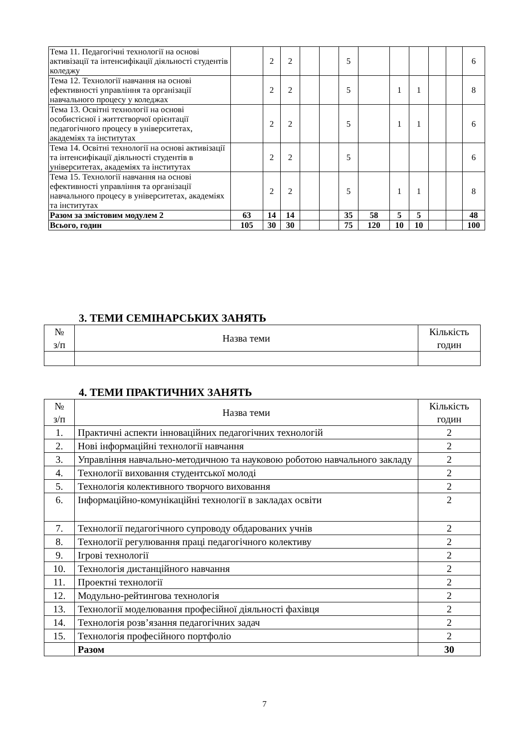| Тема 11. Педагогічні технології на основі активізації та інтенсифікації діяльності студентів коледжу | | 2 | 2 | | | 5 | | | | | | 6 |
| Тема 12. Технології навчання на основі ефективності управління та організації навчального процесу у коледжах | | 2 | 2 | | | 5 | | 1 | 1 | | | 8 |
| Тема 13. Освітні технології на основі особистісної і життєтворчої орієнтації педагогічного процесу в університетах, академіях та інститутах | | 2 | 2 | | | 5 | | 1 | 1 | | | 6 |
| Тема 14. Освітні технології на основі активізації та інтенсифікації діяльності студентів в університетах, академіях та інститутах | | 2 | 2 | | | 5 | | | | | | 6 |
| Тема 15. Технології навчання на основі ефективності управління та організації навчального процесу в університетах, академіях та інститутах | | 2 | 2 | | | 5 | | 1 | 1 | | | 8 |
| Разом за змістовим модулем 2 | 63 | 14 | 14 | | | 35 | 58 | 5 | 5 | | | 48 |
| Всього, годин | 105 | 30 | 30 | | | 75 | 120 | 10 | 10 | | | 100 |
3. ТЕМИ СЕМІНАРСЬКИХ ЗАНЯТЬ
| № з/п | Назва теми | Кількість годин |
4. ТЕМИ ПРАКТИЧНИХ ЗАНЯТЬ
| № з/п | Назва теми | Кількість годин |
| 1. | Практичні аспекти інноваційних педагогічних технологій | 2 |
| 2. | Нові інформаційні технології навчання | 2 |
| 3. | Управління навчально-методичною та науковою роботою навчального закладу | 2 |
| 4. | Технології виховання студентської молоді | 2 |
| 5. | Технологія колективного творчого виховання | 2 |
| 6. | Інформаційно-комунікаційні технології в закладах освіти | 2 |
| 7. | Технології педагогічного супроводу обдарованих учнів | 2 |
| 8. | Технології регулювання праці педагогічного колективу | 2 |
| 9. | Ігрові технології | 2 |
| 10. | Технологія дистанційного навчання | 2 |
| 11. | Проектні технології | 2 |
| 12. | Модульно-рейтингова технологія | 2 |
| 13. | Технології моделювання професійної діяльності фахівця | 2 |
| 14. | Технологія розв’язання педагогічних задач | 2 |
| 15. | Технологія професійного портфоліо | 2 |
| | Разом | 30 |
7